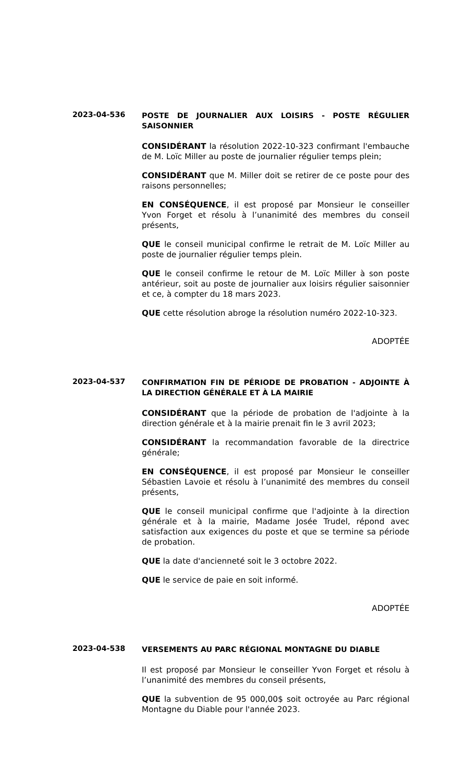2023-04-536
POSTE DE JOURNALIER AUX LOISIRS - POSTE RÉGULIER SAISONNIER
CONSIDÉRANT la résolution 2022-10-323 confirmant l'embauche de M. Loïc Miller au poste de journalier régulier temps plein;
CONSIDÉRANT que M. Miller doit se retirer de ce poste pour des raisons personnelles;
EN CONSÉQUENCE, il est proposé par Monsieur le conseiller Yvon Forget et résolu à l’unanimité des membres du conseil présents,
QUE le conseil municipal confirme le retrait de M. Loïc Miller au poste de journalier régulier temps plein.
QUE le conseil confirme le retour de M. Loïc Miller à son poste antérieur, soit au poste de journalier aux loisirs régulier saisonnier et ce, à compter du 18 mars 2023.
QUE cette résolution abroge la résolution numéro 2022-10-323.
ADOPTÉE
2023-04-537
CONFIRMATION FIN DE PÉRIODE DE PROBATION - ADJOINTE À LA DIRECTION GÉNÉRALE ET À LA MAIRIE
CONSIDÉRANT que la période de probation de l'adjointe à la direction générale et à la mairie prenait fin le 3 avril 2023;
CONSIDÉRANT la recommandation favorable de la directrice générale;
EN CONSÉQUENCE, il est proposé par Monsieur le conseiller Sébastien Lavoie et résolu à l’unanimité des membres du conseil présents,
QUE le conseil municipal confirme que l'adjointe à la direction générale et à la mairie, Madame Josée Trudel, répond avec satisfaction aux exigences du poste et que se termine sa période de probation.
QUE la date d'ancienneté soit le 3 octobre 2022.
QUE le service de paie en soit informé.
ADOPTÉE
2023-04-538
VERSEMENTS AU PARC RÉGIONAL MONTAGNE DU DIABLE
Il est proposé par Monsieur le conseiller Yvon Forget et résolu à l’unanimité des membres du conseil présents,
QUE la subvention de 95 000,00$ soit octroyée au Parc régional Montagne du Diable pour l'année 2023.